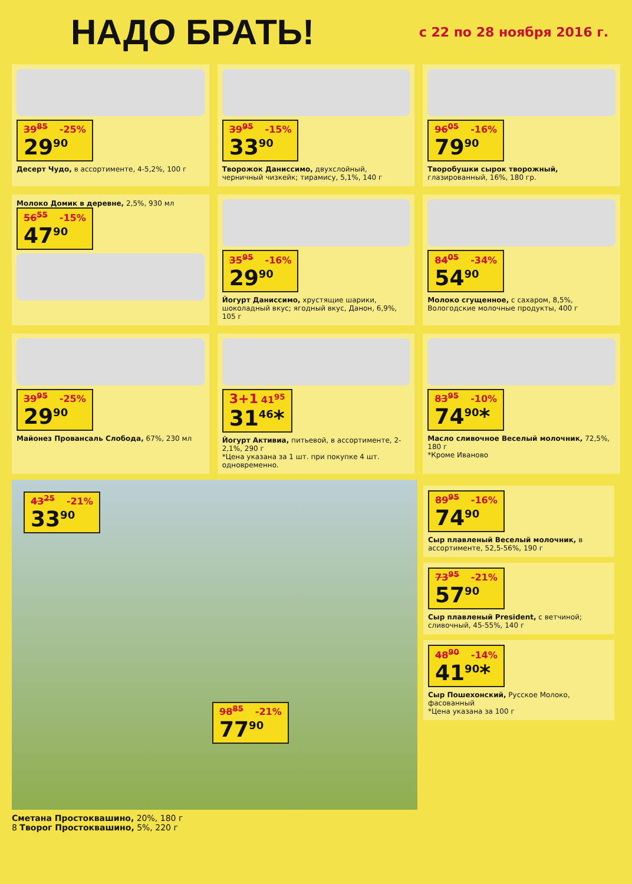НАДО БРАТЬ!
с 22 по 28 ноября 2016 г.
39<sup>85</sup> -25%
29<sup>90</sup>
Десерт Чудо, в ассортименте, 4-5,2%, 100 г
39<sup>95</sup> -15%
33<sup>90</sup>
Творожок Даниссимо, двухслойный, черничный чизкейк; тирамису, 5,1%, 140 г
96<sup>05</sup> -16%
79<sup>90</sup>
Творобушки сырок творожный, глазированный, 16%, 180 гр.
Молоко Домик в деревне, 2,5%, 930 мл
56<sup>55</sup> -15%
47<sup>90</sup>
35<sup>95</sup> -16%
29<sup>90</sup>
Йогурт Даниссимо, хрустящие шарики, шоколадный вкус; ягодный вкус, Данон, 6,9%, 105 г
84<sup>05</sup> -34%
54<sup>90</sup>
Молоко сгущенное, с сахаром, 8,5%, Вологодские молочные продукты, 400 г
39<sup>95</sup> -25%
29<sup>90</sup>
Майонез Провансаль Слобода, 67%, 230 мл
3+1 41<sup>95</sup>
31<sup>46</sup>*
Йогурт Активиа, питьевой, в ассортименте, 2-2,1%, 290 г
*Цена указана за 1 шт. при покупке 4 шт. одновременно.
83<sup>95</sup> -10%
74<sup>90</sup>*
Масло сливочное Веселый молочник, 72,5%, 180 г
*Кроме Иваново
43<sup>25</sup> -21%
33<sup>90</sup>
98<sup>85</sup> -21%
77<sup>90</sup>
89<sup>95</sup> -16%
74<sup>90</sup>
Сыр плавленый Веселый молочник, в ассортименте, 52,5-56%, 190 г
73<sup>95</sup> -21%
57<sup>90</sup>
Сыр плавленый President, с ветчиной; сливочный, 45-55%, 140 г
48<sup>90</sup> -14%
41<sup>90</sup>*
Сыр Пошехонский, Русское Молоко, фасованный
*Цена указана за 100 г
Сметана Простоквашино, 20%, 180 г
8 Творог Простоквашино, 5%, 220 г